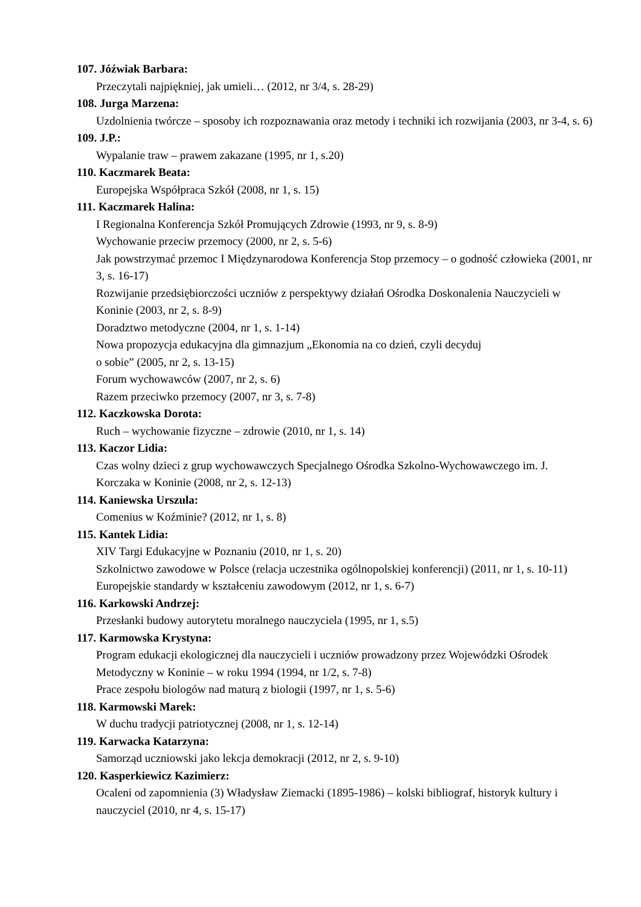107. Jóźwiak Barbara:
Przeczytali najpiękniej, jak umieli… (2012, nr 3/4, s. 28-29)
108. Jurga Marzena:
Uzdolnienia twórcze – sposoby ich rozpoznawania oraz metody i techniki ich rozwijania (2003, nr 3-4, s. 6)
109. J.P.:
Wypalanie traw – prawem zakazane (1995, nr 1, s.20)
110. Kaczmarek Beata:
Europejska Współpraca Szkół (2008, nr 1, s. 15)
111. Kaczmarek Halina:
I Regionalna Konferencja Szkół Promujących Zdrowie (1993, nr 9, s. 8-9)
Wychowanie przeciw przemocy (2000, nr 2, s. 5-6)
Jak powstrzymać przemoc I Międzynarodowa Konferencja Stop przemocy – o godność człowieka (2001, nr 3, s. 16-17)
Rozwijanie przedsiębiorczości uczniów z perspektywy działań Ośrodka Doskonalenia Nauczycieli w Koninie (2003, nr 2, s. 8-9)
Doradztwo metodyczne (2004, nr 1, s. 1-14)
Nowa propozycja edukacyjna dla gimnazjum „Ekonomia na co dzień, czyli decyduj
o sobie” (2005, nr 2, s. 13-15)
Forum wychowawców (2007, nr 2, s. 6)
Razem przeciwko przemocy (2007, nr 3, s. 7-8)
112. Kaczkowska Dorota:
Ruch – wychowanie fizyczne – zdrowie (2010, nr 1, s. 14)
113. Kaczor Lidia:
Czas wolny dzieci z grup wychowawczych Specjalnego Ośrodka Szkolno-Wychowawczego im. J. Korczaka w Koninie (2008, nr 2, s. 12-13)
114. Kaniewska Urszula:
Comenius w Koźminie? (2012, nr 1, s. 8)
115. Kantek Lidia:
XIV Targi Edukacyjne w Poznaniu (2010, nr 1, s. 20)
Szkolnictwo zawodowe w Polsce (relacja uczestnika ogólnopolskiej konferencji) (2011, nr 1, s. 10-11)
Europejskie standardy w kształceniu zawodowym (2012, nr 1, s. 6-7)
116. Karkowski Andrzej:
Przesłanki budowy autorytetu moralnego nauczyciela (1995, nr 1, s.5)
117. Karmowska Krystyna:
Program edukacji ekologicznej dla nauczycieli i uczniów prowadzony przez Wojewódzki Ośrodek Metodyczny w Koninie – w roku 1994 (1994, nr 1/2, s. 7-8)
Prace zespołu biologów nad maturą z biologii (1997, nr 1, s. 5-6)
118. Karmowski Marek:
W duchu tradycji patriotycznej (2008, nr 1, s. 12-14)
119. Karwacka Katarzyna:
Samorząd uczniowski jako lekcja demokracji (2012, nr 2, s. 9-10)
120. Kasperkiewicz Kazimierz:
Ocaleni od zapomnienia (3) Władysław Ziemacki (1895-1986) – kolski bibliograf, historyk kultury i nauczyciel (2010, nr 4, s. 15-17)